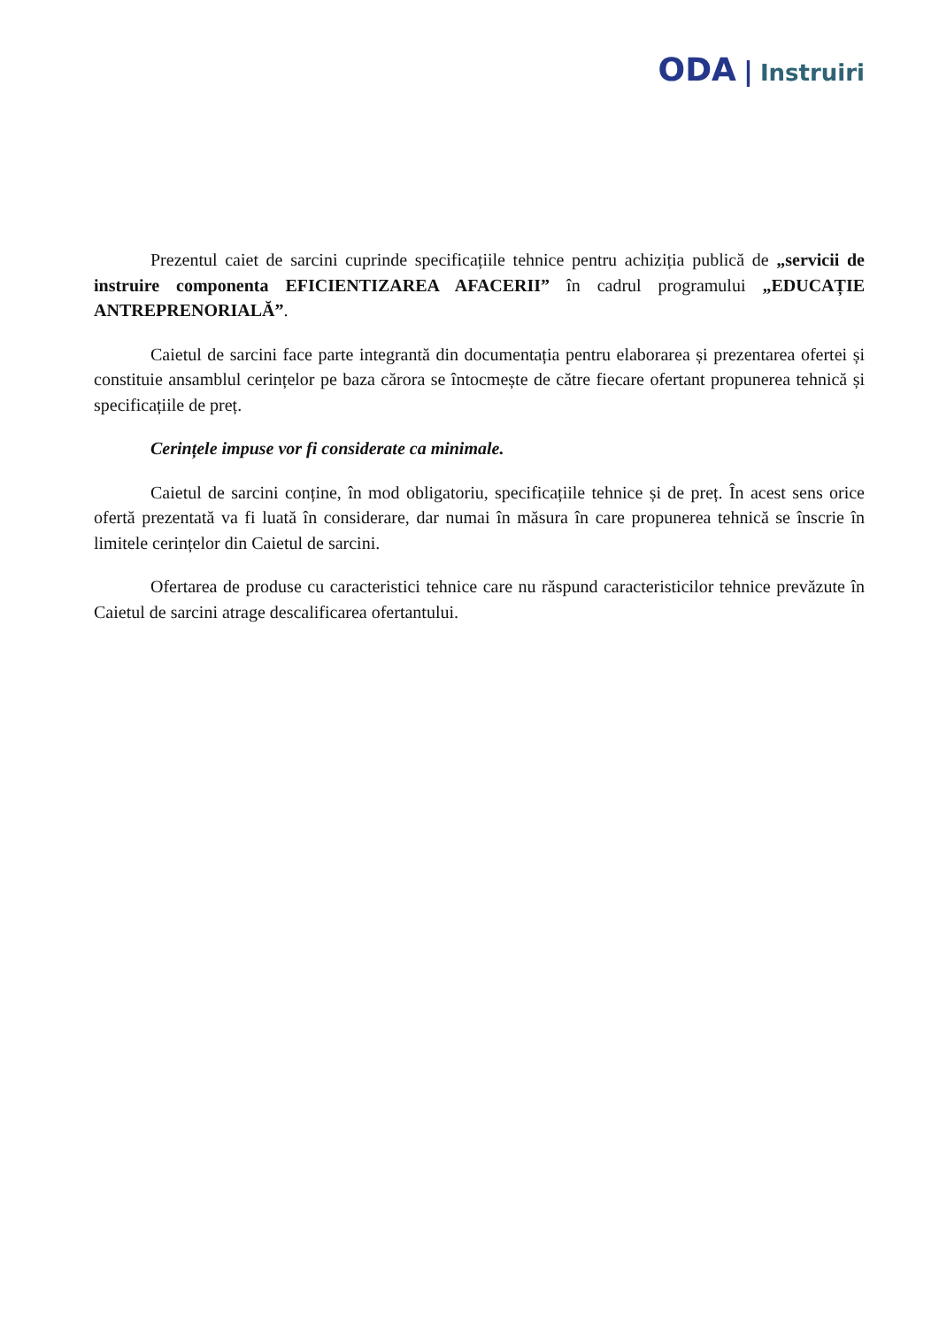ODA | Instruiri
Prezentul caiet de sarcini cuprinde specificațiile tehnice pentru achiziția publică de „servicii de instruire componenta EFICIENTIZAREA AFACERII” în cadrul programului „EDUCAȚIE ANTREPRENORIALĂ”.
Caietul de sarcini face parte integrantă din documentația pentru elaborarea și prezentarea ofertei și constituie ansamblul cerințelor pe baza cărora se întocmește de către fiecare ofertant propunerea tehnică și specificațiile de preț.
Cerințele impuse vor fi considerate ca minimale.
Caietul de sarcini conține, în mod obligatoriu, specificațiile tehnice și de preț. În acest sens orice ofertă prezentată va fi luată în considerare, dar numai în măsura în care propunerea tehnică se înscrie în limitele cerințelor din Caietul de sarcini.
Ofertarea de produse cu caracteristici tehnice care nu răspund caracteristicilor tehnice prevăzute în Caietul de sarcini atrage descalificarea ofertantului.